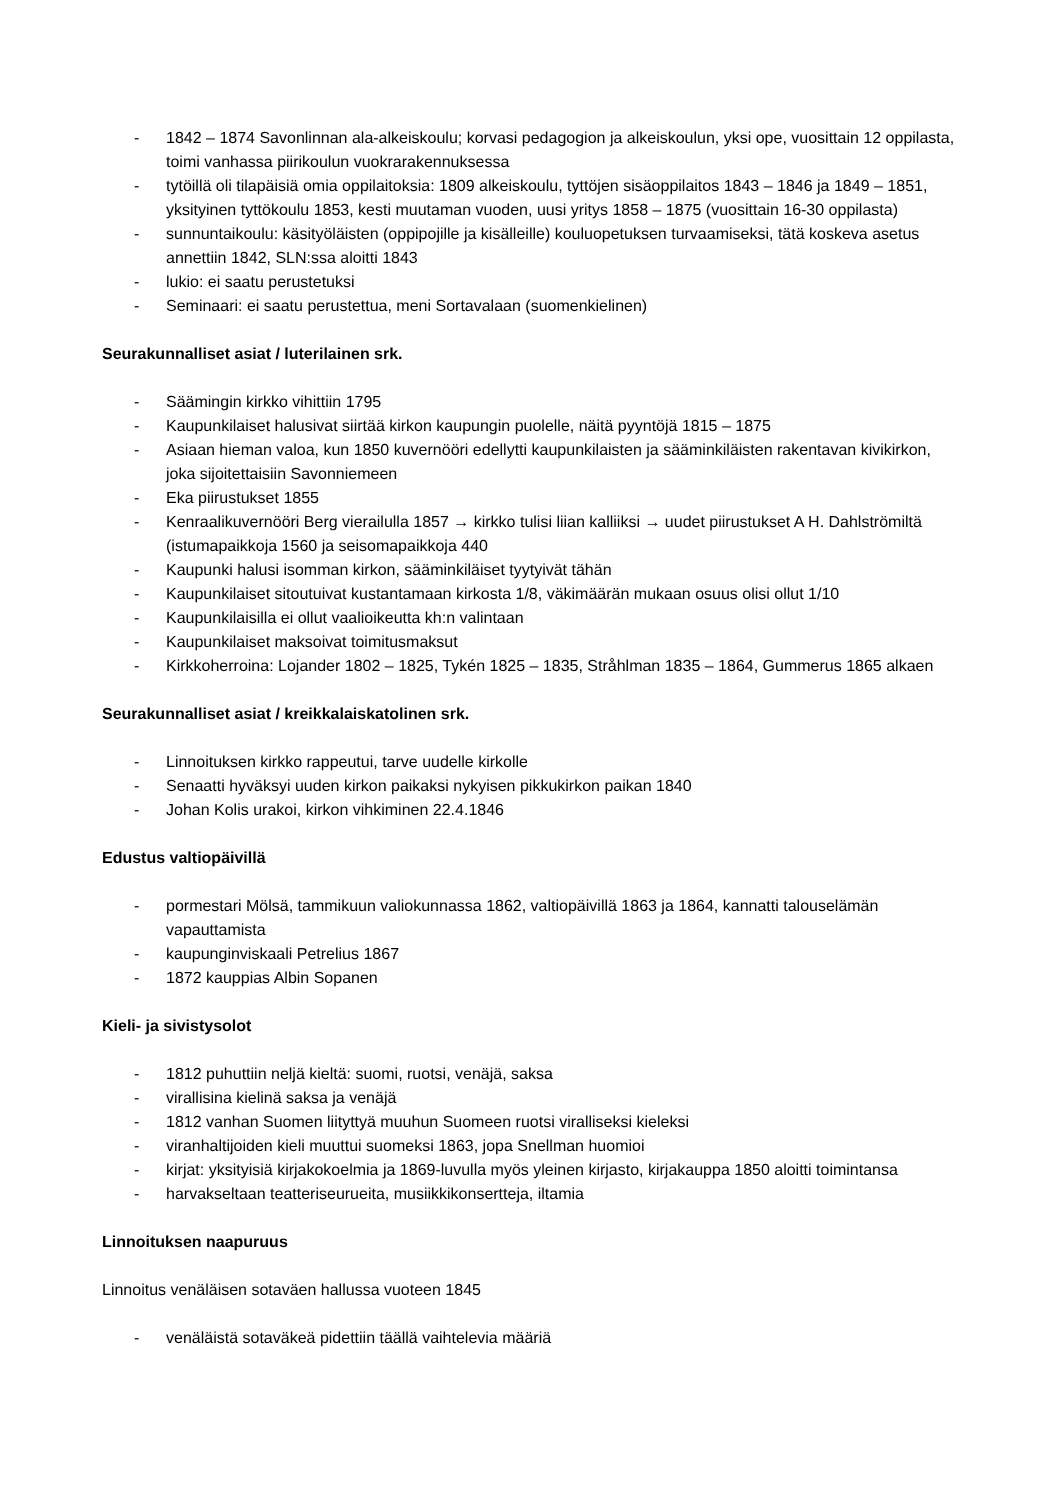- 1842 – 1874 Savonlinnan ala-alkeiskoulu; korvasi pedagogion ja alkeiskoulun, yksi ope, vuosittain 12 oppilasta, toimi vanhassa piirikoulun vuokrarakennuksessa
- tytöillä oli tilapäisiä omia oppilaitoksia: 1809 alkeiskoulu, tyttöjen sisäoppilaitos 1843 – 1846 ja 1849 – 1851, yksityinen tyttökoulu 1853, kesti muutaman vuoden, uusi yritys 1858 – 1875 (vuosittain 16-30 oppilasta)
- sunnuntaikoulu: käsityöläisten (oppipojille ja kisälleille) kouluopetuksen turvaamiseksi, tätä koskeva asetus annettiin 1842, SLN:ssa aloitti 1843
- lukio: ei saatu perustetuksi
- Seminaari: ei saatu perustettua, meni Sortavalaan (suomenkielinen)
Seurakunnalliset asiat / luterilainen srk.
- Säämingin kirkko vihittiin 1795
- Kaupunkilaiset halusivat siirtää kirkon kaupungin puolelle, näitä pyyntöjä 1815 – 1875
- Asiaan hieman valoa, kun 1850 kuvernööri edellytti kaupunkilaisten ja sääminkiläisten rakentavan kivikirkon, joka sijoitettaisiin Savonniemeen
- Eka piirustukset 1855
- Kenraalikuvernööri Berg vierailulla 1857 → kirkko tulisi liian kalliiksi → uudet piirustukset A H. Dahlströmiltä (istumapaikkoja 1560 ja seisomapaikkoja 440
- Kaupunki halusi isomman kirkon, sääminkiläiset tyytyivät tähän
- Kaupunkilaiset sitoutuivat kustantamaan kirkosta 1/8, väkimäärän mukaan osuus olisi ollut 1/10
- Kaupunkilaisilla ei ollut vaalioikeutta kh:n valintaan
- Kaupunkilaiset maksoivat toimitusmaksut
- Kirkkoherroina: Lojander 1802 – 1825, Tykén 1825 – 1835, Stråhlman 1835 – 1864, Gummerus 1865 alkaen
Seurakunnalliset asiat / kreikkalaiskatolinen srk.
- Linnoituksen kirkko rappeutui, tarve uudelle kirkolle
- Senaatti hyväksyi uuden kirkon paikaksi nykyisen pikkukirkon paikan 1840
- Johan Kolis urakoi, kirkon vihkiminen 22.4.1846
Edustus valtiopäivillä
- pormestari Mölsä, tammikuun valiokunnassa 1862, valtiopäivillä 1863 ja 1864, kannatti talouselämän vapauttamista
- kaupunginviskaali Petrelius 1867
- 1872 kauppias Albin Sopanen
Kieli- ja sivistysolot
- 1812 puhuttiin neljä kieltä: suomi, ruotsi, venäjä, saksa
- virallisina kielinä saksa ja venäjä
- 1812 vanhan Suomen liityttyä muuhun Suomeen ruotsi viralliseksi kieleksi
- viranhaltijoiden kieli muuttui suomeksi 1863, jopa Snellman huomioi
- kirjat: yksityisiä kirjakokoelmia ja 1869-luvulla myös yleinen kirjasto, kirjakauppa 1850 aloitti toimintansa
- harvakseltaan teatteriseurueita, musiikkikonsertteja, iltamia
Linnoituksen naapuruus
Linnoitus venäläisen sotaväen hallussa vuoteen 1845
- venäläistä sotaväkeä pidettiin täällä vaihtelevia määriä